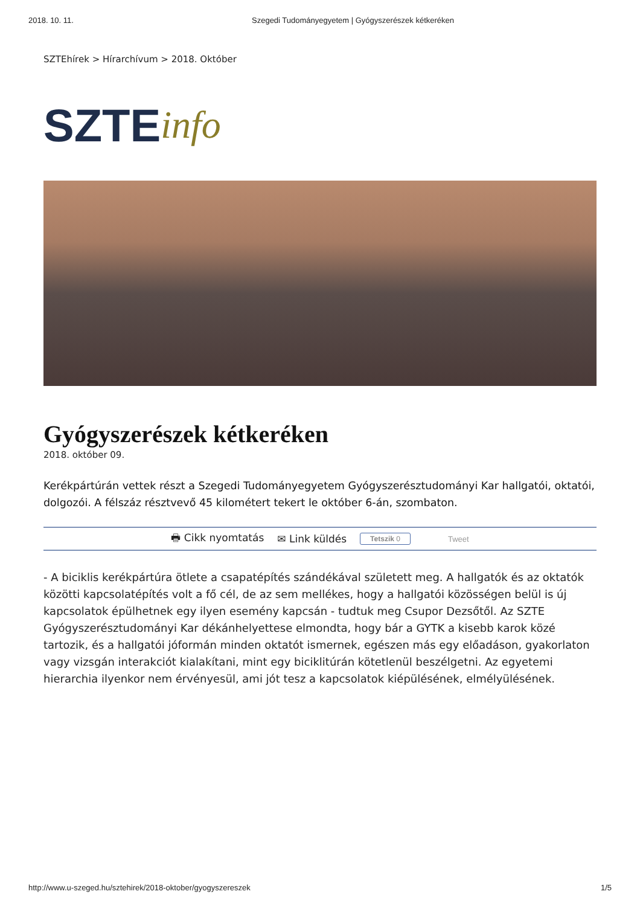2018. 10. 11. Szegedi Tudományegyetem | Gyógyszerészek kétkeréken
SZTEhírek > Hírarchívum > 2018. Október
SZTE info
Gyógyszerészek kétkeréken
2018. október 09.
Kerékpártúrán vettek részt a Szegedi Tudományegyetem Gyógyszerésztudományi Kar hallgatói, oktatói, dolgozói. A félszáz résztvevő 45 kilométert tekert le október 6-án, szombaton.
🖶 Cikk nyomtatás ✉ Link küldés Tetszik 0 Tweet
- A biciklis kerékpártúra ötlete a csapatépítés szándékával született meg. A hallgatók és az oktatók közötti kapcsolatépítés volt a fő cél, de az sem mellékes, hogy a hallgatói közösségen belül is új kapcsolatok épülhetnek egy ilyen esemény kapcsán - tudtuk meg Csupor Dezsőtől. Az SZTE Gyógyszerésztudományi Kar dékánhelyettese elmondta, hogy bár a GYTK a kisebb karok közé tartozik, és a hallgatói jóformán minden oktatót ismernek, egészen más egy előadáson, gyakorlaton vagy vizsgán interakciót kialakítani, mint egy biciklitúrán kötetlenül beszélgetni. Az egyetemi hierarchia ilyenkor nem érvényesül, ami jót tesz a kapcsolatok kiépülésének, elmélyülésének.
http://www.u-szeged.hu/sztehirek/2018-oktober/gyogyszereszek 1/5